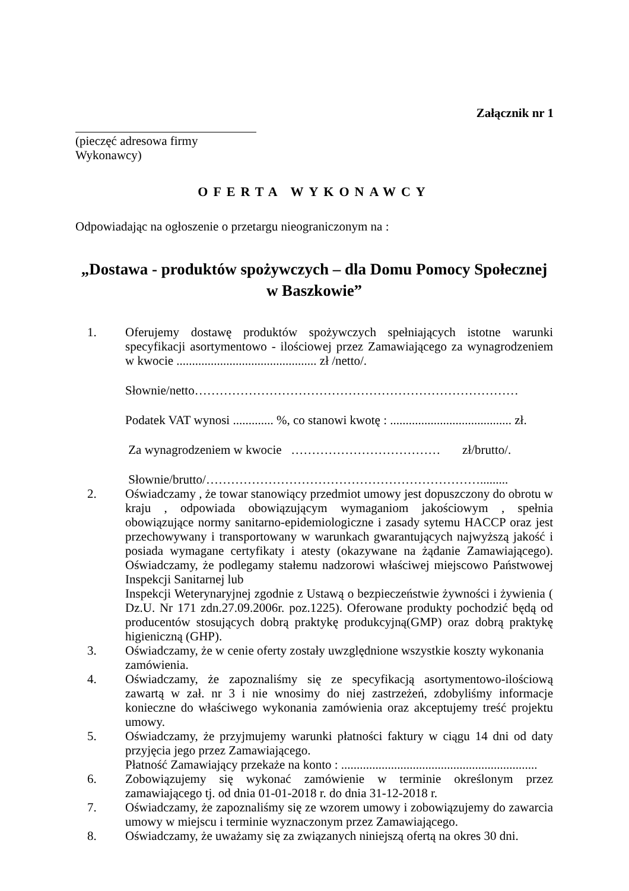Załącznik nr 1
(pieczęć adresowa firmy Wykonawcy)
OFERTA WYKONAWCY
Odpowiadając na ogłoszenie o przetargu nieograniczonym na :
„Dostawa - produktów spożywczych – dla Domu Pomocy Społecznej w Baszkowie”
1. Oferujemy dostawę produktów spożywczych spełniających istotne warunki specyfikacji asortymentowo - ilościowej przez Zamawiającego za wynagrodzeniem w kwocie ............................................. zł /netto/.
Słownie/netto……………………………………………………………………
Podatek VAT wynosi ............. %, co stanowi kwotę : ....................................... zł.
Za wynagrodzeniem w kwocie ……………………………… zł/brutto/.
Słownie/brutto/………………………………………………………….........
2. Oświadczamy , że towar stanowiący przedmiot umowy jest dopuszczony do obrotu w kraju , odpowiada obowiązującym wymaganiom jakościowym , spełnia obowiązujące normy sanitarno-epidemiologiczne i zasady sytemu HACCP oraz jest przechowywany i transportowany w warunkach gwarantujących najwyższą jakość i posiada wymagane certyfikaty i atesty (okazywane na żądanie Zamawiającego). Oświadczamy, że podlegamy stałemu nadzorowi właściwej miejscowo Państwowej Inspekcji Sanitarnej lub
Inspekcji Weterynaryjnej zgodnie z Ustawą o bezpieczeństwie żywności i żywienia ( Dz.U. Nr 171 zdn.27.09.2006r. poz.1225). Oferowane produkty pochodzić będą od producentów stosujących dobrą praktykę produkcyjną(GMP) oraz dobrą praktykę higieniczną (GHP).
3. Oświadczamy, że w cenie oferty zostały uwzględnione wszystkie koszty wykonania zamówienia.
4. Oświadczamy, że zapoznaliśmy się ze specyfikacją asortymentowo-ilościową zawartą w zał. nr 3 i nie wnosimy do niej zastrzeżeń, zdobyliśmy informacje konieczne do właściwego wykonania zamówienia oraz akceptujemy treść projektu umowy.
5. Oświadczamy, że przyjmujemy warunki płatności faktury w ciągu 14 dni od daty przyjęcia jego przez Zamawiającego.
Płatność Zamawiający przekaże na konto : ...............................................................
6. Zobowiązujemy się wykonać zamówienie w terminie określonym przez zamawiającego tj. od dnia 01-01-2018 r. do dnia 31-12-2018 r.
7. Oświadczamy, że zapoznaliśmy się ze wzorem umowy i zobowiązujemy do zawarcia umowy w miejscu i terminie wyznaczonym przez Zamawiającego.
8. Oświadczamy, że uważamy się za związanych niniejszą ofertą na okres 30 dni.